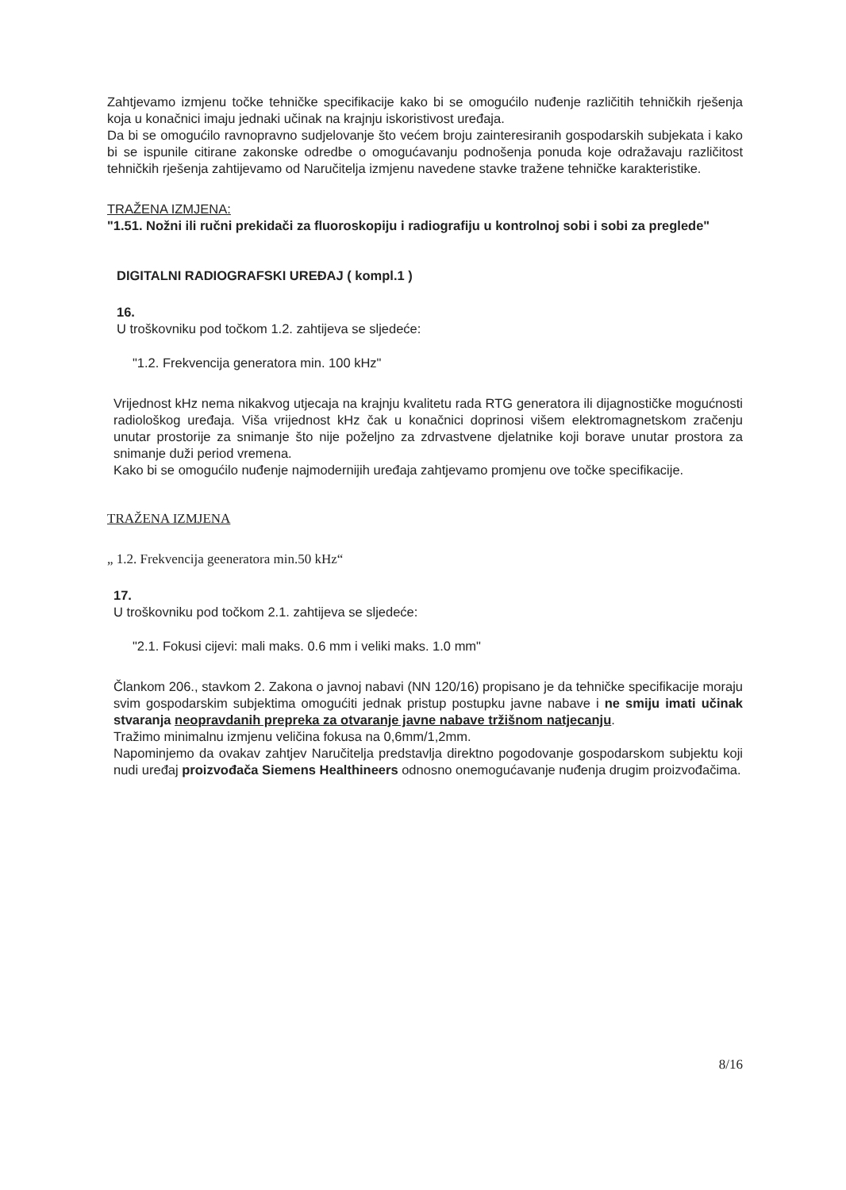Zahtjevamo izmjenu točke tehničke specifikacije kako bi se omogućilo nuđenje različitih tehničkih rješenja koja u konačnici imaju jednaki učinak na krajnju iskoristivost uređaja.
Da bi se omogućilo ravnopravno sudjelovanje što većem broju zainteresiranih gospodarskih subjekata i kako bi se ispunile citirane zakonske odredbe o omogućavanju podnošenja ponuda koje odražavaju različitost tehničkih rješenja zahtijevamo od Naručitelja izmjenu navedene stavke tražene tehničke karakteristike.
TRAŽENA IZMJENA:
"1.51. Nožni ili ručni prekidači za fluoroskopiju i radiografiju u kontrolnoj sobi i sobi za preglede"
DIGITALNI RADIOGRAFSKI UREĐAJ ( kompl.1 )
16.
U troškovniku pod točkom 1.2. zahtijeva se sljedeće:
"1.2. Frekvencija generatora min. 100 kHz"
Vrijednost kHz nema nikakvog utjecaja na krajnju kvalitetu rada RTG generatora ili dijagnostičke mogućnosti radiološkog uređaja. Viša vrijednost kHz čak u konačnici doprinosi višem elektromagnetskom zračenju unutar prostorije za snimanje što nije poželjno za zdrvastvene djelatnike koji borave unutar prostora za snimanje duži period vremena.
Kako bi se omogućilo nuđenje najmodernijih uređaja zahtjevamo promjenu ove točke specifikacije.
TRAŽENA IZMJENA
„ 1.2. Frekvencija geeneratora min.50 kHz“
17.
U troškovniku pod točkom 2.1. zahtijeva se sljedeće:
"2.1. Fokusi cijevi: mali maks. 0.6 mm i veliki maks. 1.0 mm"
Člankom 206., stavkom 2. Zakona o javnoj nabavi (NN 120/16) propisano je da tehničke specifikacije moraju svim gospodarskim subjektima omogućiti jednak pristup postupku javne nabave i ne smiju imati učinak stvaranja neopravdanih prepreka za otvaranje javne nabave tržišnom natjecanju.
Tražimo minimalnu izmjenu veličina fokusa na 0,6mm/1,2mm.
Napominjemo da ovakav zahtjev Naručitelja predstavlja direktno pogodovanje gospodarskom subjektu koji nudi uređaj proizvođača Siemens Healthineers odnosno onemogućavanje nuđenja drugim proizvođačima.
8/16